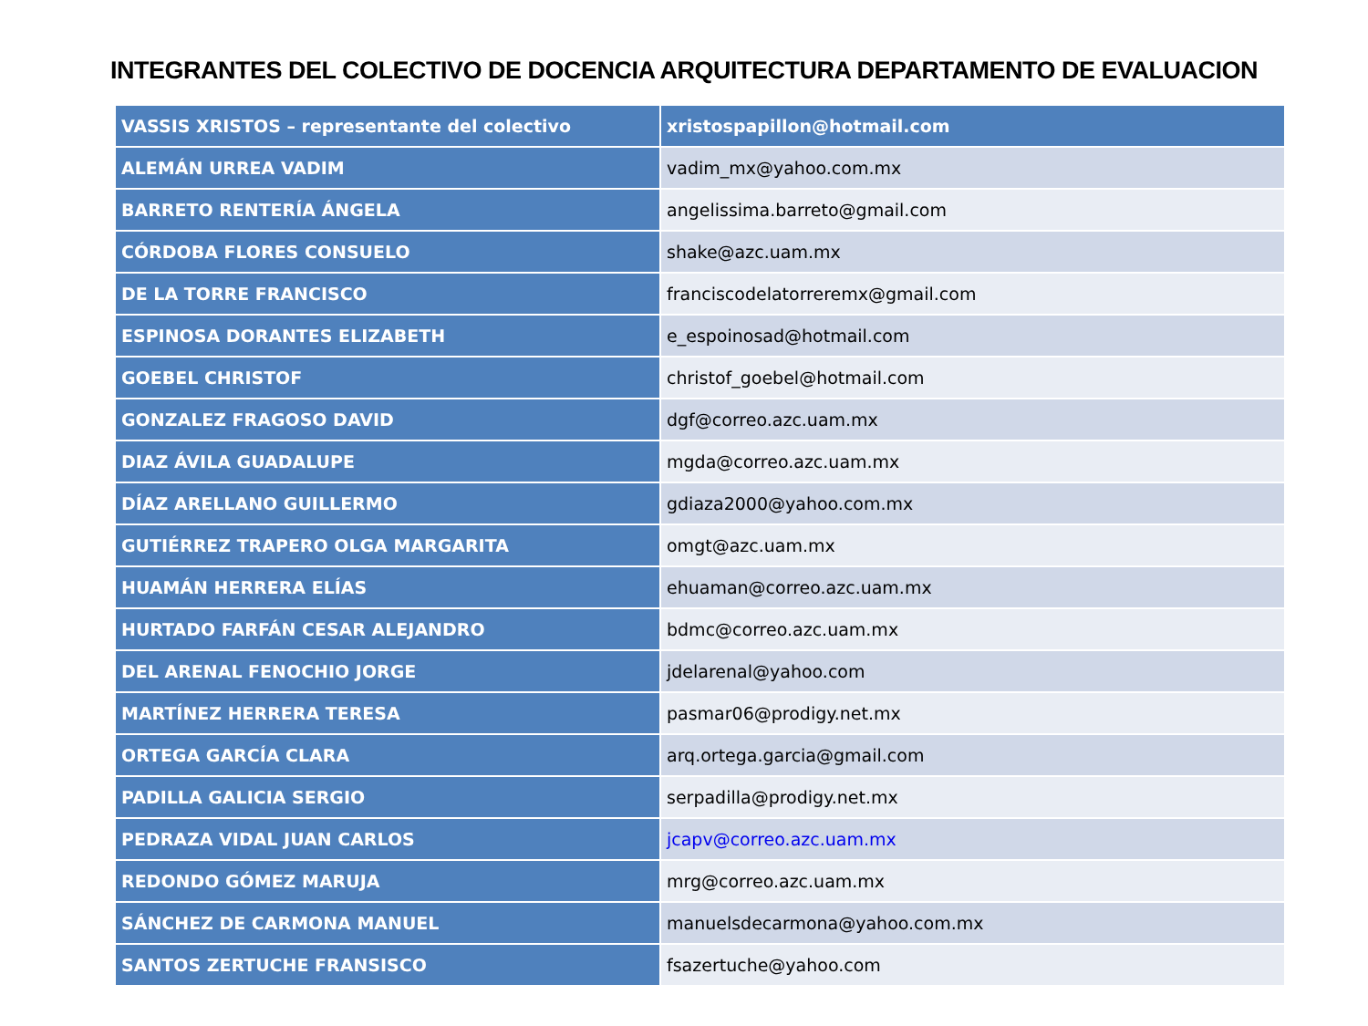INTEGRANTES DEL COLECTIVO DE DOCENCIA ARQUITECTURA DEPARTAMENTO DE EVALUACION
| VASSIS XRISTOS – representante del colectivo | xristospapillon@hotmail.com |
| --- | --- |
| ALEMÁN URREA VADIM | vadim_mx@yahoo.com.mx |
| BARRETO RENTERÍA ÁNGELA | angelissima.barreto@gmail.com |
| CÓRDOBA FLORES CONSUELO | shake@azc.uam.mx |
| DE LA TORRE FRANCISCO | franciscodelatorreremx@gmail.com |
| ESPINOSA DORANTES ELIZABETH | e_espoinosad@hotmail.com |
| GOEBEL CHRISTOF | christof_goebel@hotmail.com |
| GONZALEZ FRAGOSO DAVID | dgf@correo.azc.uam.mx |
| DIAZ ÁVILA GUADALUPE | mgda@correo.azc.uam.mx |
| DÍAZ ARELLANO GUILLERMO | gdiaza2000@yahoo.com.mx |
| GUTIÉRREZ TRAPERO OLGA MARGARITA | omgt@azc.uam.mx |
| HUAMÁN HERRERA ELÍAS | ehuaman@correo.azc.uam.mx |
| HURTADO FARFÁN CESAR ALEJANDRO | bdmc@correo.azc.uam.mx |
| DEL ARENAL FENOCHIO JORGE | jdelarenal@yahoo.com |
| MARTÍNEZ HERRERA TERESA | pasmar06@prodigy.net.mx |
| ORTEGA GARCÍA CLARA | arq.ortega.garcia@gmail.com |
| PADILLA GALICIA SERGIO | serpadilla@prodigy.net.mx |
| PEDRAZA VIDAL JUAN CARLOS | jcapv@correo.azc.uam.mx |
| REDONDO GÓMEZ MARUJA | mrg@correo.azc.uam.mx |
| SÁNCHEZ DE CARMONA MANUEL | manuelsdecarmona@yahoo.com.mx |
| SANTOS ZERTUCHE FRANSISCO | fsazertuche@yahoo.com |